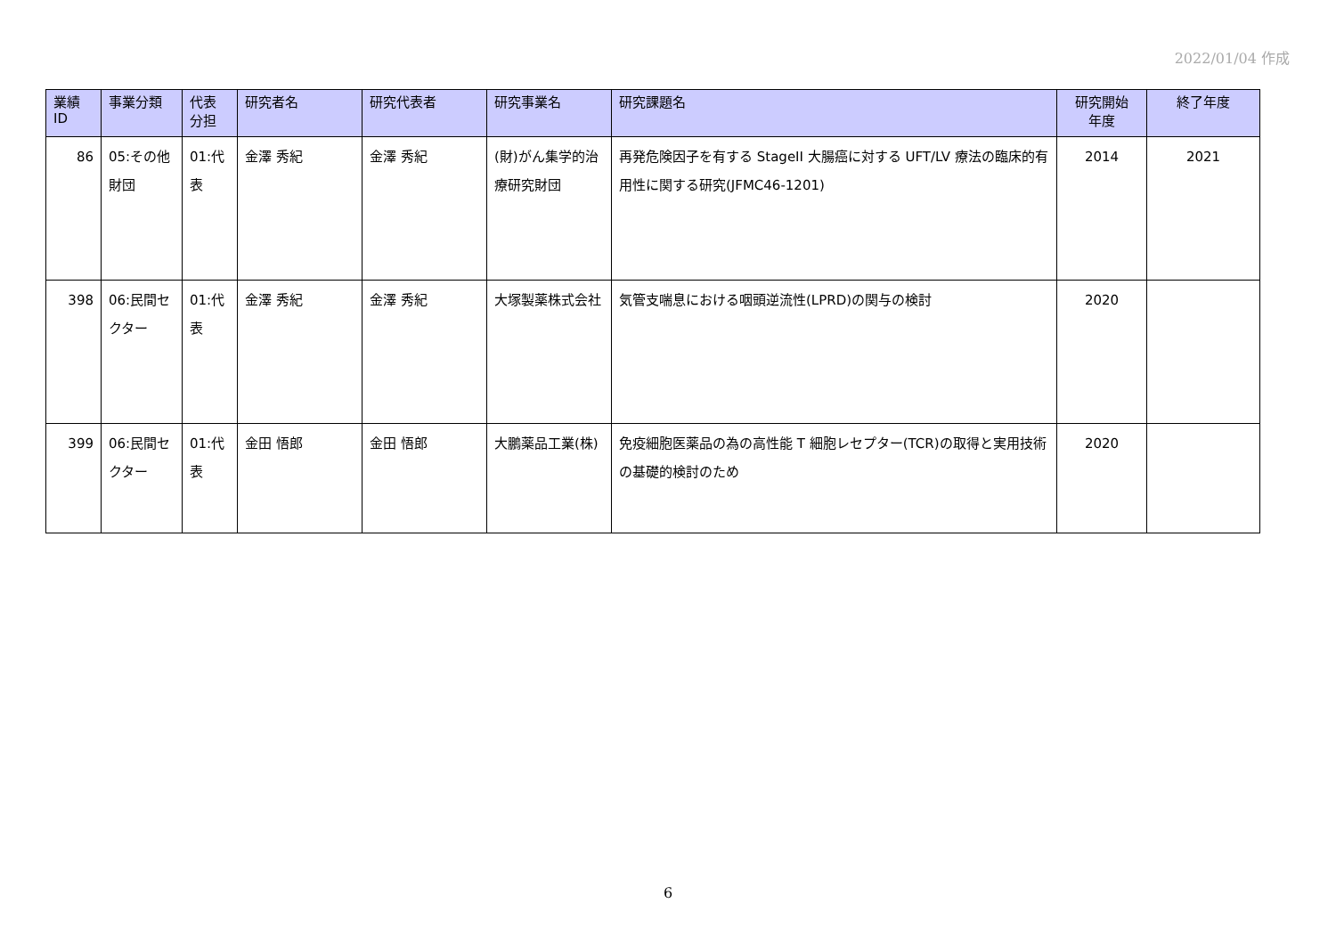2022/01/04 作成
| 業績 ID | 事業分類 | 代表 分担 | 研究者名 | 研究代表者 | 研究事業名 | 研究課題名 | 研究開始 年度 | 終了年度 |
| --- | --- | --- | --- | --- | --- | --- | --- | --- |
| 86 | 05:その他財団 | 01:代表 | 金澤 秀紀 | 金澤 秀紀 | (財)がん集学的治療研究財団 | 再発危険因子を有する StageII 大腸癌に対する UFT/LV 療法の臨床的有用性に関する研究(JFMC46-1201) | 2014 | 2021 |
| 398 | 06:民間セクター | 01:代表 | 金澤 秀紀 | 金澤 秀紀 | 大塚製薬株式会社 | 気管支喘息における咽頭逆流性(LPRD)の関与の検討 | 2020 | |
| 399 | 06:民間セクター | 01:代表 | 金田 悟郎 | 金田 悟郎 | 大鵬薬品工業(株) | 免疫細胞医薬品の為の高性能 T 細胞レセプター(TCR)の取得と実用技術の基礎的検討のため | 2020 | |
6